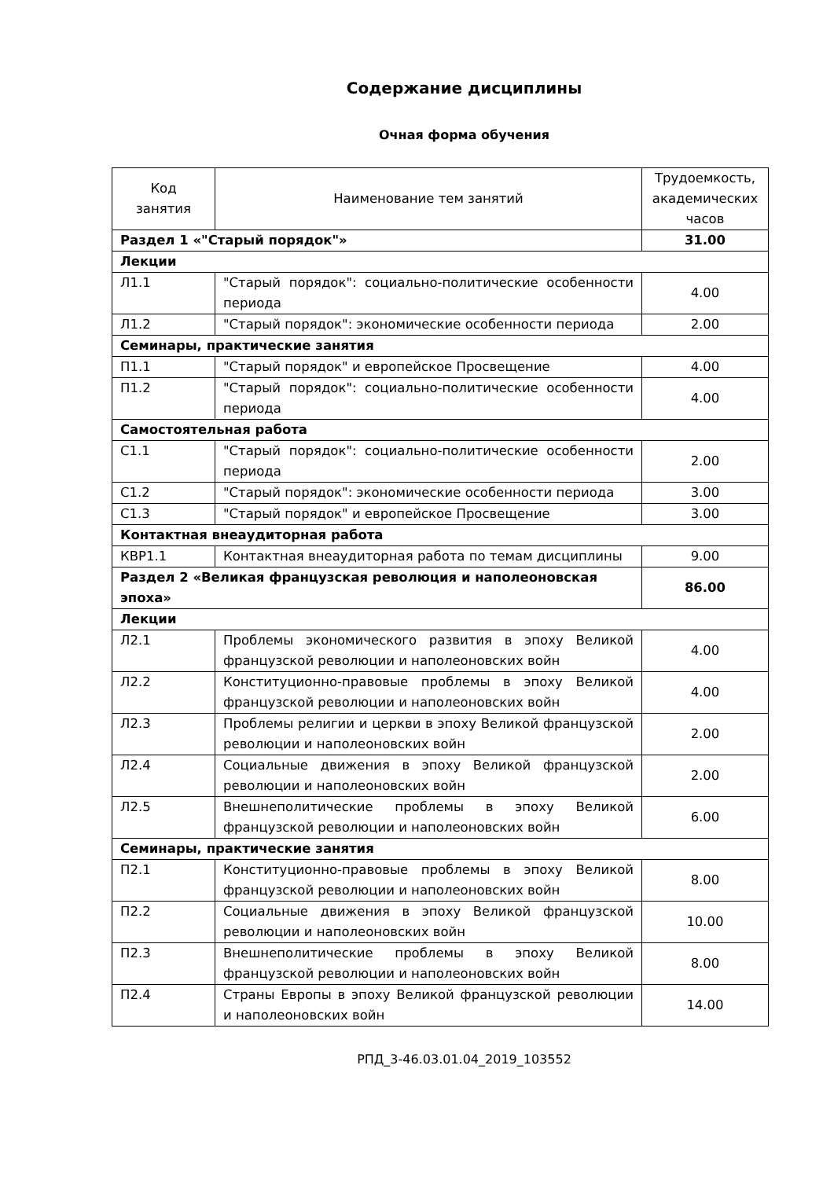Содержание дисциплины
Очная форма обучения
| Код занятия | Наименование тем занятий | Трудоемкость, академических часов |
| --- | --- | --- |
| Раздел 1 «"Старый порядок"» | | 31.00 |
| Лекции | | |
| Л1.1 | "Старый порядок": социально-политические особенности периода | 4.00 |
| Л1.2 | "Старый порядок": экономические особенности периода | 2.00 |
| Семинары, практические занятия | | |
| П1.1 | "Старый порядок" и европейское Просвещение | 4.00 |
| П1.2 | "Старый порядок": социально-политические особенности периода | 4.00 |
| Самостоятельная работа | | |
| С1.1 | "Старый порядок": социально-политические особенности периода | 2.00 |
| С1.2 | "Старый порядок": экономические особенности периода | 3.00 |
| С1.3 | "Старый порядок" и европейское Просвещение | 3.00 |
| Контактная внеаудиторная работа | | |
| КВР1.1 | Контактная внеаудиторная работа по темам дисциплины | 9.00 |
| Раздел 2 «Великая французская революция и наполеоновская эпоха» | | 86.00 |
| Лекции | | |
| Л2.1 | Проблемы экономического развития в эпоху Великой французской революции и наполеоновских войн | 4.00 |
| Л2.2 | Конституционно-правовые проблемы в эпоху Великой французской революции и наполеоновских войн | 4.00 |
| Л2.3 | Проблемы религии и церкви в эпоху Великой французской революции и наполеоновских войн | 2.00 |
| Л2.4 | Социальные движения в эпоху Великой французской революции и наполеоновских войн | 2.00 |
| Л2.5 | Внешнеполитические проблемы в эпоху Великой французской революции и наполеоновских войн | 6.00 |
| Семинары, практические занятия | | |
| П2.1 | Конституционно-правовые проблемы в эпоху Великой французской революции и наполеоновских войн | 8.00 |
| П2.2 | Социальные движения в эпоху Великой французской революции и наполеоновских войн | 10.00 |
| П2.3 | Внешнеполитические проблемы в эпоху Великой французской революции и наполеоновских войн | 8.00 |
| П2.4 | Страны Европы в эпоху Великой французской революции и наполеоновских войн | 14.00 |
РПД_3-46.03.01.04_2019_103552